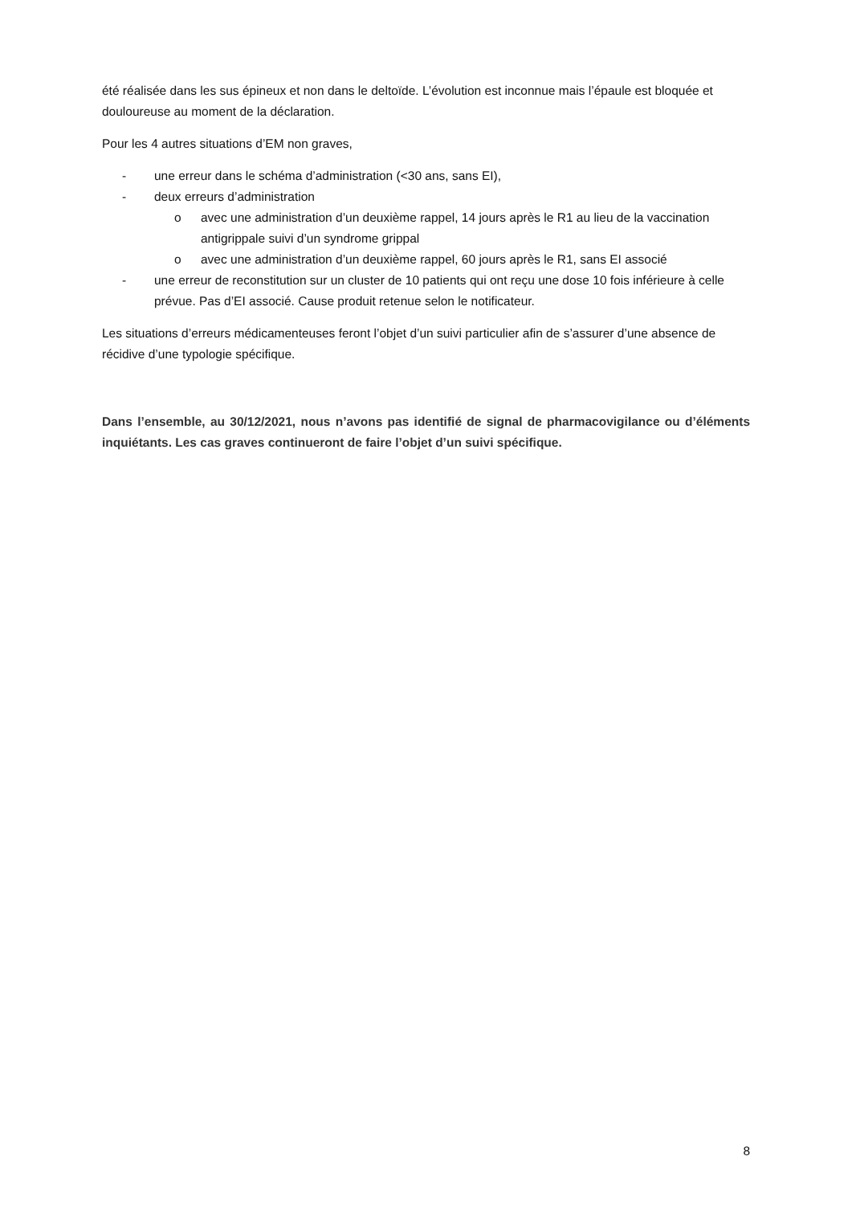été réalisée dans les sus épineux et non dans le deltoïde. L’évolution est inconnue mais l’épaule est bloquée et douloureuse au moment de la déclaration.
Pour les 4 autres situations d’EM non graves,
- une erreur dans le schéma d’administration (<30 ans, sans EI),
- deux erreurs d’administration
o avec une administration d’un deuxième rappel, 14 jours après le R1 au lieu de la vaccination antigrippale suivi d’un syndrome grippal
o avec une administration d’un deuxième rappel, 60 jours après le R1, sans EI associé
- une erreur de reconstitution sur un cluster de 10 patients qui ont reçu une dose 10 fois inférieure à celle prévue. Pas d’EI associé. Cause produit retenue selon le notificateur.
Les situations d’erreurs médicamenteuses feront l’objet d’un suivi particulier afin de s’assurer d’une absence de récidive d’une typologie spécifique.
Dans l’ensemble, au 30/12/2021, nous n’avons pas identifié de signal de pharmacovigilance ou d’éléments inquiétants. Les cas graves continueront de faire l’objet d’un suivi spécifique.
8